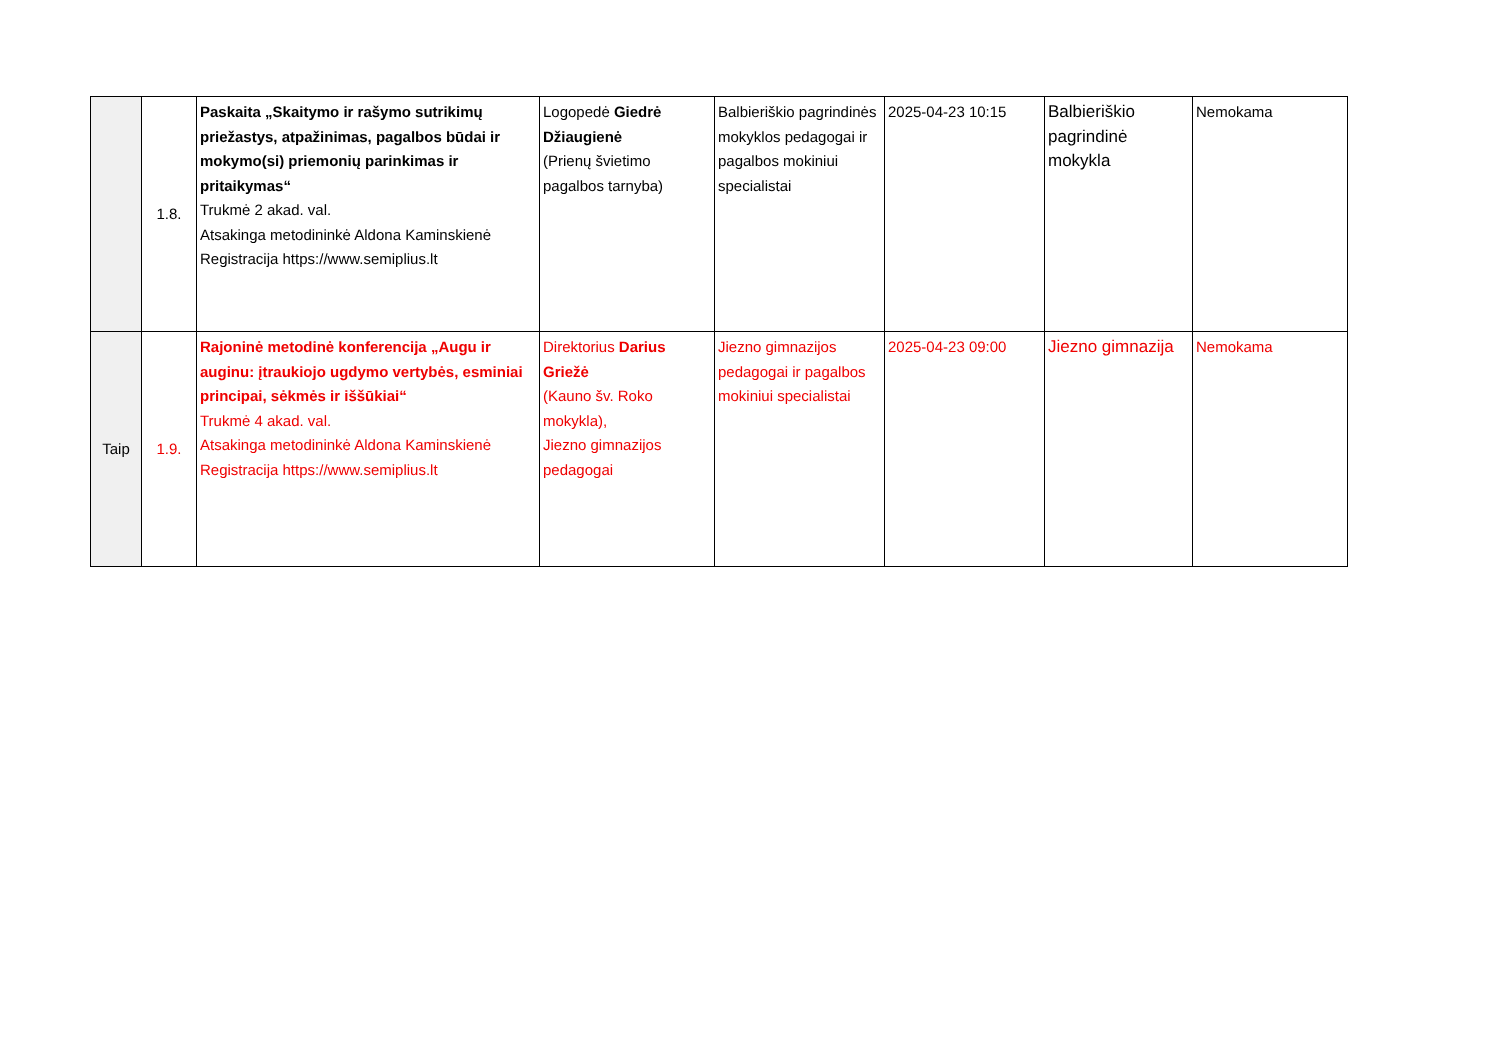| | 1.8. | Paskaita „Skaitymo ir rašymo sutrikimų priežastys, atpažinimas, pagalbos būdai ir mokymo(si) priemonių parinkimas ir pritaikymas“ Trukmė 2 akad. val. Atsakinga metodininkė Aldona Kaminskienė Registracija https://www.semiplius.lt | Logopedė Giedrė Džiaugienė (Prienų švietimo pagalbos tarnyba) | Balbieriškio pagrindinės mokyklos pedagogai ir pagalbos mokiniui specialistai | 2025-04-23 10:15 | Balbieriškio pagrindinė mokykla | Nemokama |
| Taip | 1.9. | Rajoninė metodinė konferencija „Augu ir auginu: įtraukiojo ugdymo vertybės, esminiai principai, sėkmės ir iššūkiai“ Trukmė 4 akad. val. Atsakinga metodininkė Aldona Kaminskienė Registracija https://www.semiplius.lt | Direktorius Darius Griežė (Kauno šv. Roko mokykla), Jiezno gimnazijos pedagogai | Jiezno gimnazijos pedagogai ir pagalbos mokiniui specialistai | 2025-04-23 09:00 | Jiezno gimnazija | Nemokama |